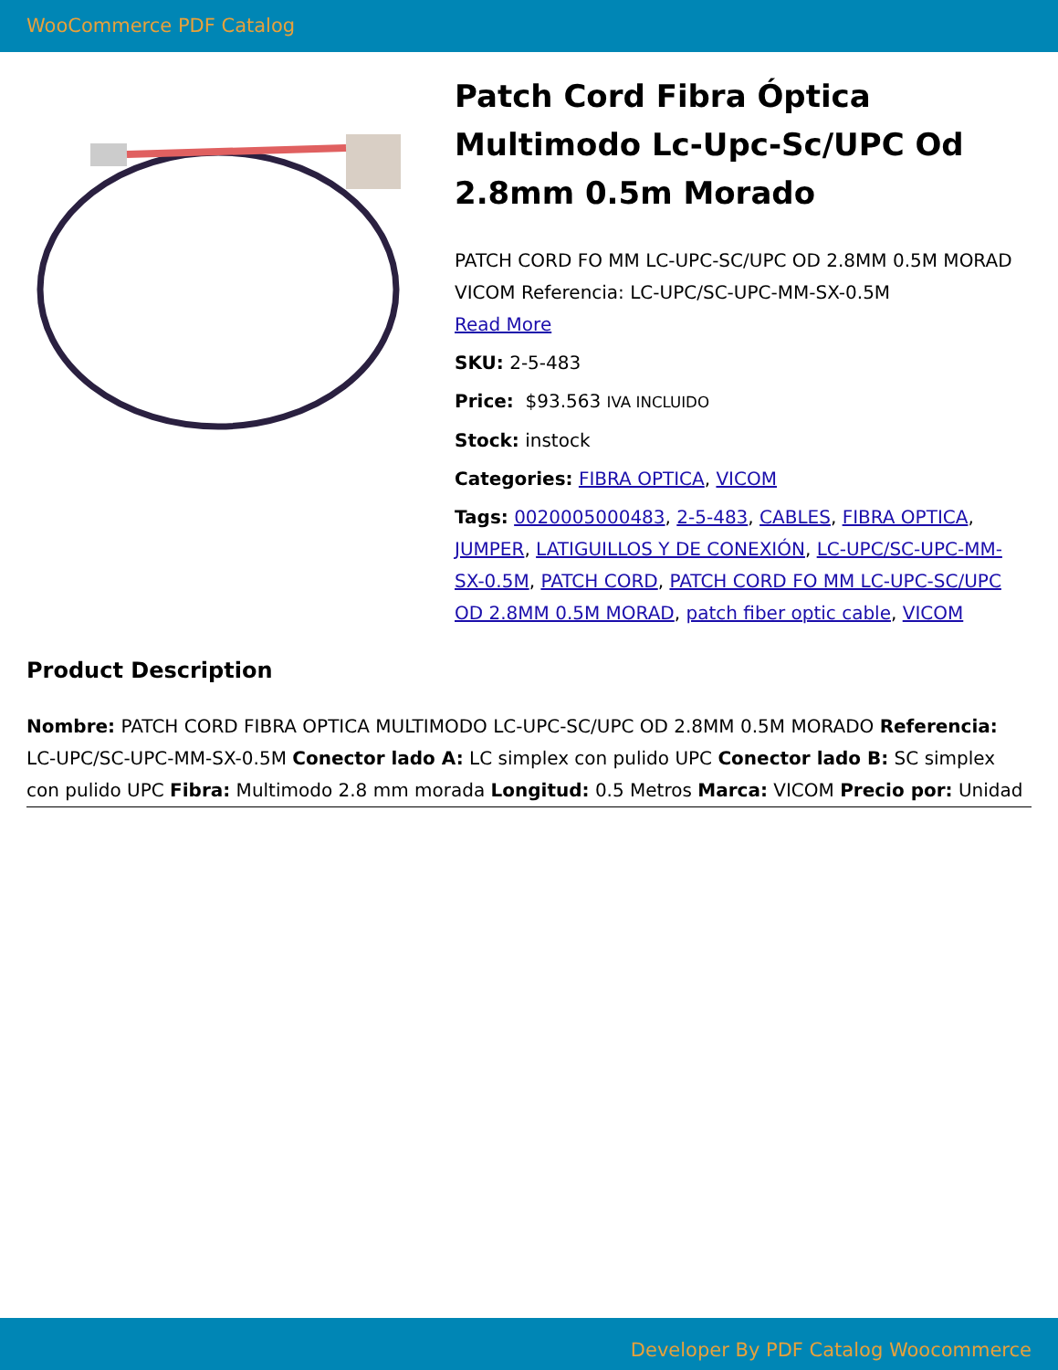WooCommerce PDF Catalog
Patch Cord Fibra Óptica Multimodo Lc-Upc-Sc/UPC Od 2.8mm 0.5m Morado
PATCH CORD FO MM LC-UPC-SC/UPC OD 2.8MM 0.5M MORAD VICOM Referencia: LC-UPC/SC-UPC-MM-SX-0.5M
Read More
SKU: 2-5-483
Price: $93.563 IVA INCLUIDO
Stock: instock
Categories: FIBRA OPTICA, VICOM
Tags: 0020005000483, 2-5-483, CABLES, FIBRA OPTICA, JUMPER, LATIGUILLOS Y DE CONEXIÓN, LC-UPC/SC-UPC-MM-SX-0.5M, PATCH CORD, PATCH CORD FO MM LC-UPC-SC/UPC OD 2.8MM 0.5M MORAD, patch fiber optic cable, VICOM
Product Description
Nombre: PATCH CORD FIBRA OPTICA MULTIMODO LC-UPC-SC/UPC OD 2.8MM 0.5M MORADO Referencia: LC-UPC/SC-UPC-MM-SX-0.5M Conector lado A: LC simplex con pulido UPC Conector lado B: SC simplex con pulido UPC Fibra: Multimodo 2.8 mm morada Longitud: 0.5 Metros Marca: VICOM Precio por: Unidad
Developer By PDF Catalog Woocommerce